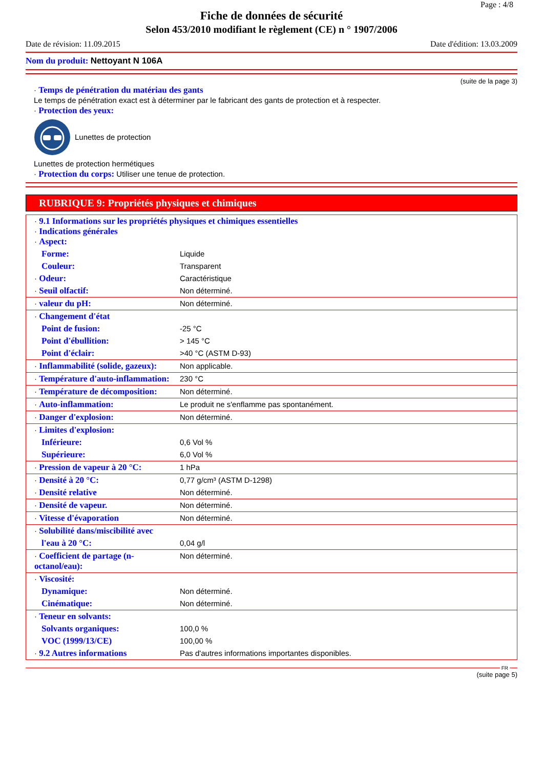Page : 4/8
Fiche de données de sécurité
Selon 453/2010 modifiant le règlement (CE) n ° 1907/2006
Date de révision: 11.09.2015 Date d'édition: 13.03.2009
Nom du produit: Nettoyant N 106A
(suite de la page 3)
· Temps de pénétration du matériau des gants
Le temps de pénétration exact est à déterminer par le fabricant des gants de protection et à respecter.
· Protection des yeux:
Lunettes de protection
Lunettes de protection hermétiques
· Protection du corps: Utiliser une tenue de protection.
RUBRIQUE 9: Propriétés physiques et chimiques
| · 9.1 Informations sur les propriétés physiques et chimiques essentielles · Indications générales · Aspect: | |
| Forme: | Liquide |
| Couleur: | Transparent |
| · Odeur: | Caractéristique |
| · Seuil olfactif: | Non déterminé. |
| · valeur du pH: | Non déterminé. |
| · Changement d'état | |
| Point de fusion: | -25 °C |
| Point d'ébullition: | > 145 °C |
| Point d'éclair: | >40 °C (ASTM D-93) |
| · Inflammabilité (solide, gazeux): | Non applicable. |
| · Température d'auto-inflammation: | 230 °C |
| · Température de décomposition: | Non déterminé. |
| · Auto-inflammation: | Le produit ne s'enflamme pas spontanément. |
| · Danger d'explosion: | Non déterminé. |
| · Limites d'explosion: | |
| Inférieure: | 0,6 Vol % |
| Supérieure: | 6,0 Vol % |
| · Pression de vapeur à 20 °C: | 1 hPa |
| · Densité à 20 °C: | 0,77 g/cm³ (ASTM D-1298) |
| · Densité relative | Non déterminé. |
| · Densité de vapeur. | Non déterminé. |
| · Vitesse d'évaporation | Non déterminé. |
| · Solubilité dans/miscibilité avec | |
| l'eau à 20 °C: | 0,04 g/l |
| · Coefficient de partage (n-octanol/eau): | Non déterminé. |
| · Viscosité: | |
| Dynamique: | Non déterminé. |
| Cinématique: | Non déterminé. |
| · Teneur en solvants: | |
| Solvants organiques: | 100,0 % |
| VOC (1999/13/CE) | 100,00 % |
| · 9.2 Autres informations | Pas d'autres informations importantes disponibles. |
FR
(suite page 5)